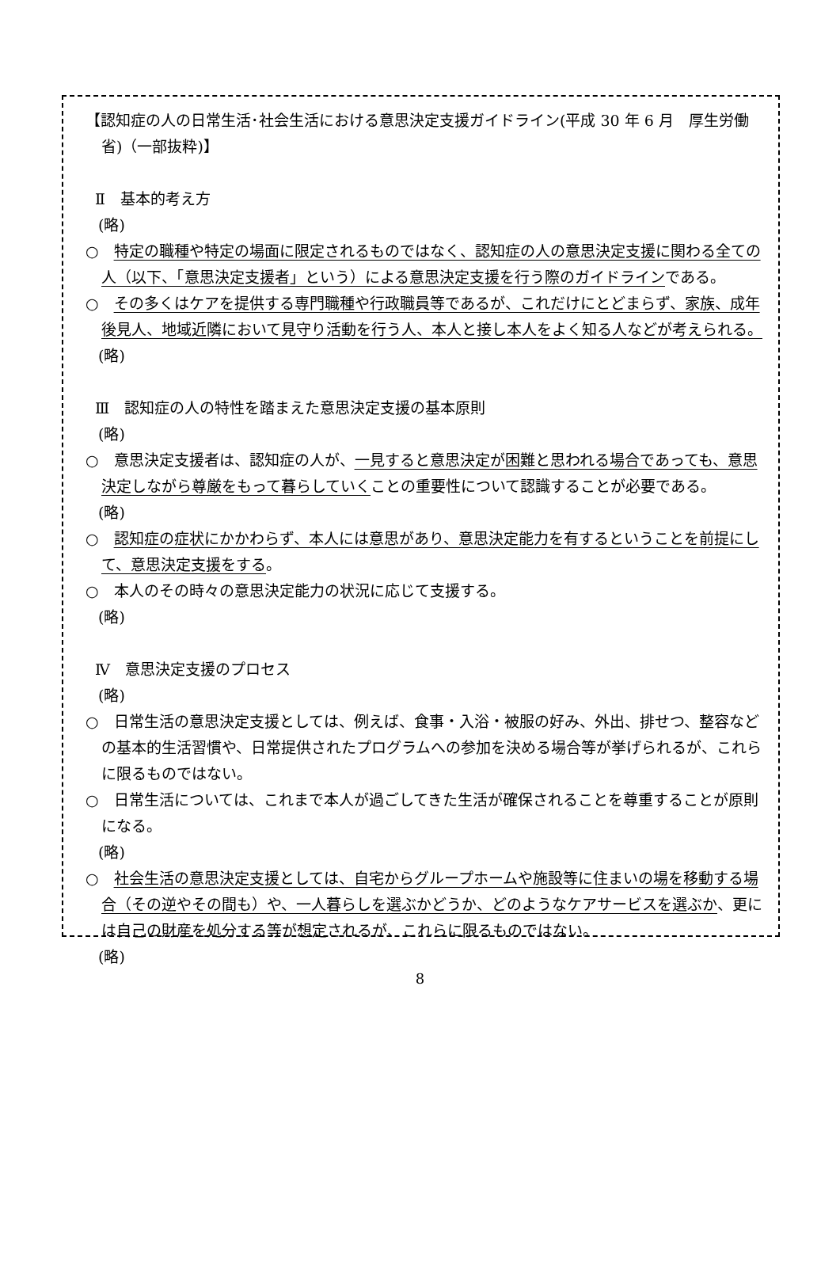【認知症の人の日常生活･社会生活における意思決定支援ガイドライン(平成 30 年 6 月　厚生労働省)（一部抜粋)】
Ⅱ　基本的考え方
(略)
○　特定の職種や特定の場面に限定されるものではなく、認知症の人の意思決定支援に関わる全ての人（以下、「意思決定支援者」という）による意思決定支援を行う際のガイドラインである。
○　その多くはケアを提供する専門職種や行政職員等であるが、これだけにとどまらず、家族、成年後見人、地域近隣において見守り活動を行う人、本人と接し本人をよく知る人などが考えられる。
(略)
Ⅲ　認知症の人の特性を踏まえた意思決定支援の基本原則
(略)
○　意思決定支援者は、認知症の人が、一見すると意思決定が困難と思われる場合であっても、意思決定しながら尊厳をもって暮らしていくことの重要性について認識することが必要である。
(略)
○　認知症の症状にかかわらず、本人には意思があり、意思決定能力を有するということを前提にして、意思決定支援をする。
○　本人のその時々の意思決定能力の状況に応じて支援する。
(略)
Ⅳ　意思決定支援のプロセス
(略)
○　日常生活の意思決定支援としては、例えば、食事・入浴・被服の好み、外出、排せつ、整容などの基本的生活習慣や、日常提供されたプログラムへの参加を決める場合等が挙げられるが、これらに限るものではない。
○　日常生活については、これまで本人が過ごしてきた生活が確保されることを尊重することが原則になる。
(略)
○　社会生活の意思決定支援としては、自宅からグループホームや施設等に住まいの場を移動する場合（その逆やその間も）や、一人暮らしを選ぶかどうか、どのようなケアサービスを選ぶか、更には自己の財産を処分する等が想定されるが、これらに限るものではない。
(略)
8